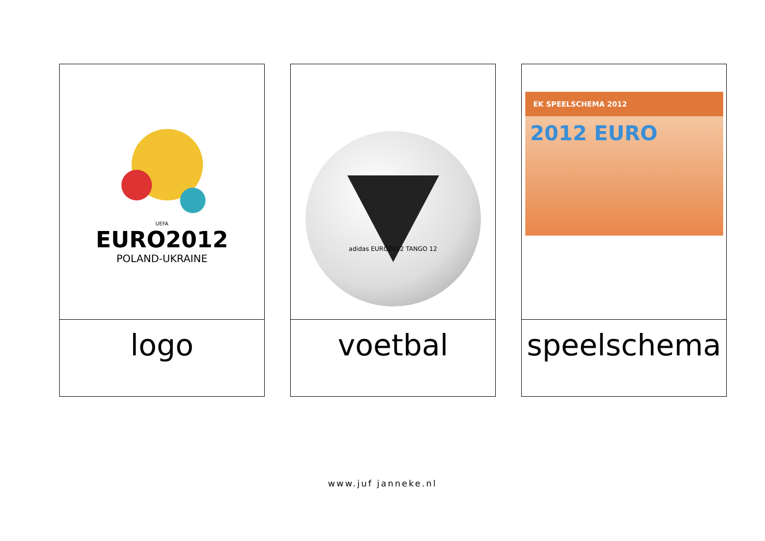UEFA
EURO2012
POLAND-UKRAINE
logo
adidas EURO2012 TANGO 12
voetbal
EK SPEELSCHEMA 2012
2012 EURO
speelschema
www.juf janneke.nl